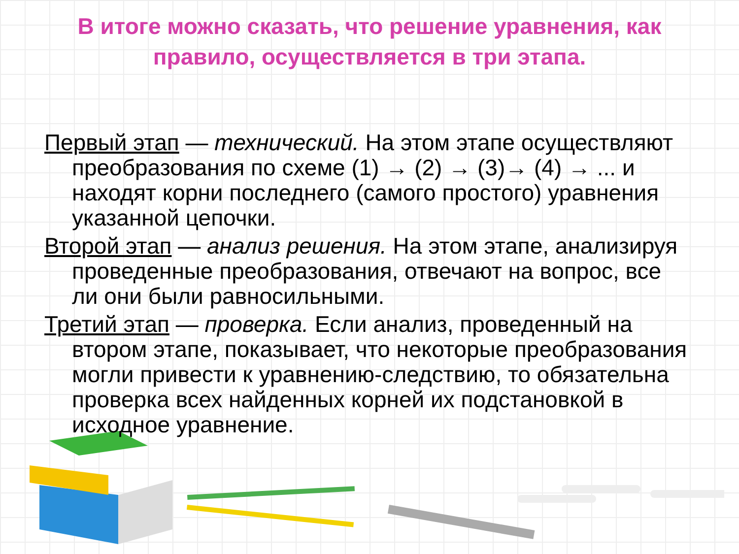В итоге можно сказать, что решение уравнения, как правило, осуществляется в три этапа.
Первый этап — технический. На этом этапе осуществляют преобразования по схеме (1) → (2) → (3)→ (4) → ... и находят корни последнего (самого простого) уравнения указанной цепочки.
Второй этап — анализ решения. На этом этапе, анализируя проведенные преобразования, отвечают на вопрос, все ли они были равносильными.
Третий этап — проверка. Если анализ, проведенный на втором этапе, показывает, что некоторые преобразования могли привести к уравнению-следствию, то обязательна проверка всех найденных корней их подстановкой в исходное уравнение.